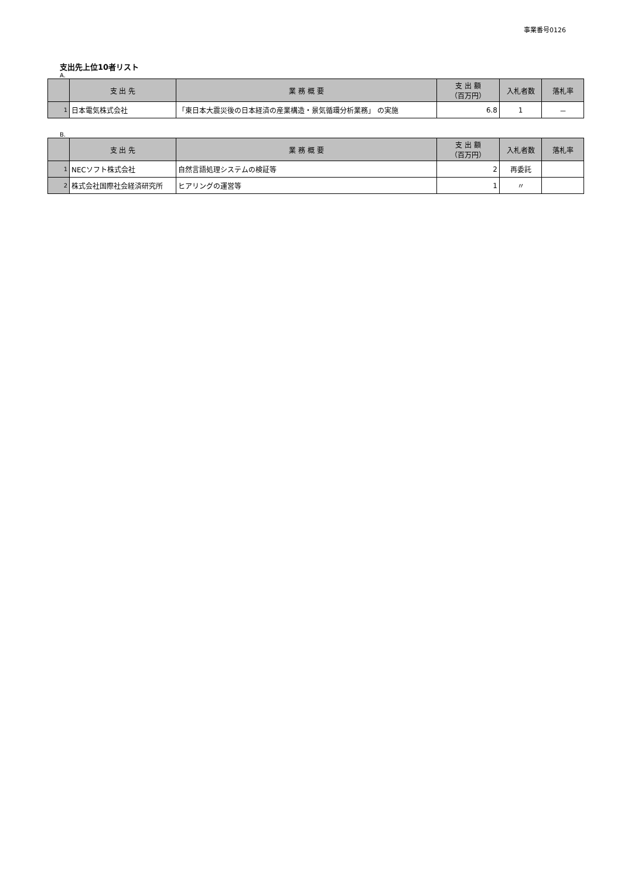事業番号0126
支出先上位10者リスト
A.
| | 支 出 先 | 業 務 概 要 | 支 出 額 （百万円） | 入札者数 | 落札率 |
| --- | --- | --- | --- | --- | --- |
| 1 | 日本電気株式会社 | 「東日本大震災後の日本経済の産業構造・景気循環分析業務」 の実施 | 6.8 | 1 | － |
B.
| | 支 出 先 | 業 務 概 要 | 支 出 額 （百万円） | 入札者数 | 落札率 |
| --- | --- | --- | --- | --- | --- |
| 1 | NECソフト株式会社 | 自然言語処理システムの検証等 | 2 | 再委託 | |
| 2 | 株式会社国際社会経済研究所 | ヒアリングの運営等 | 1 | 〃 | |